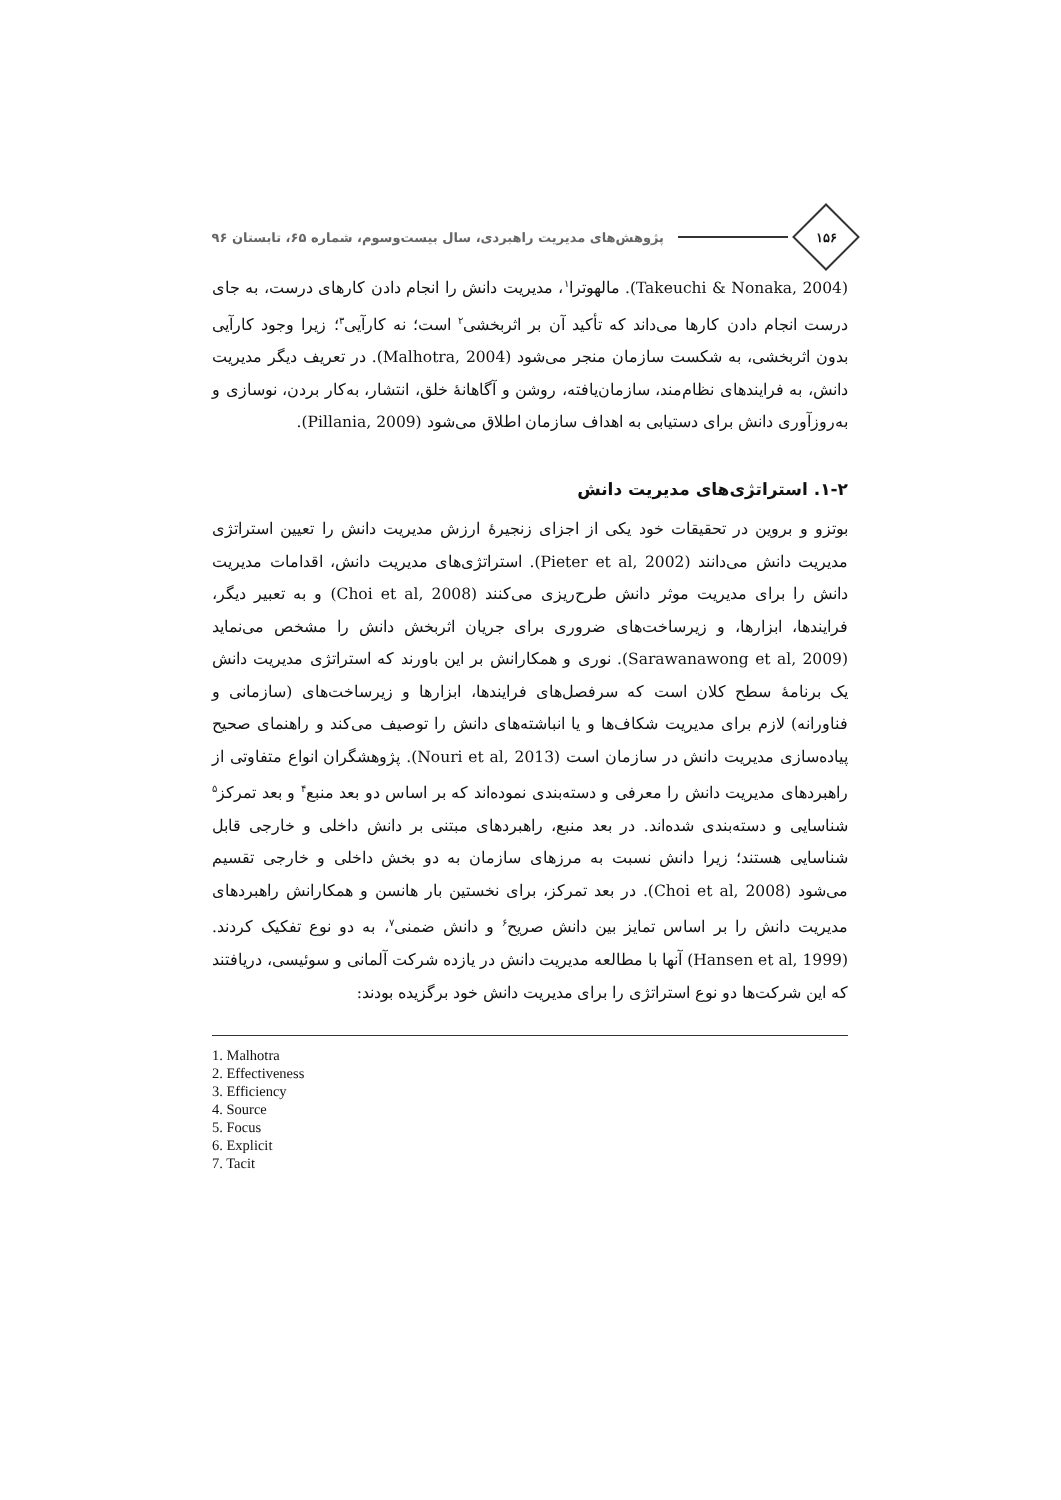۱۵۶
پژوهش‌های مدیریت راهبردی، سال بیست‌وسوم، شماره ۶۵، تابستان ۹۶
(Takeuchi & Nonaka, 2004). مالهوترا<sup>۱</sup>، مدیریت دانش را انجام دادن کارهای درست، به جای درست انجام دادن کارها می‌داند که تأکید آن بر اثربخشی<sup>۲</sup> است؛ نه کارآیی<sup>۳</sup>؛ زیرا وجود کارآیی بدون اثربخشی، به شکست سازمان منجر می‌شود (Malhotra, 2004). در تعریف دیگر مدیریت دانش، به فرایندهای نظام‌مند، سازمان‌یافته، روشن و آگاهانهٔ خلق، انتشار، به‌کار بردن، نوسازی و به‌روزآوری دانش برای دستیابی به اهداف سازمان اطلاق می‌شود (Pillania, 2009).
۱-۲. استراتژی‌های مدیریت دانش
بوتزو و بروین در تحقیقات خود یکی از اجزای زنجیرهٔ ارزش مدیریت دانش را تعیین استراتژی مدیریت دانش می‌دانند (Pieter et al, 2002). استراتژی‌های مدیریت دانش، اقدامات مدیریت دانش را برای مدیریت موثر دانش طرح‌ریزی می‌کنند (Choi et al, 2008) و به تعبیر دیگر، فرایندها، ابزارها، و زیرساخت‌های ضروری برای جریان اثربخش دانش را مشخص می‌نماید (Sarawanawong et al, 2009). نوری و همکارانش بر این باورند که استراتژی مدیریت دانش یک برنامهٔ سطح کلان است که سرفصل‌های فرایندها، ابزارها و زیرساخت‌های (سازمانی و فناورانه) لازم برای مدیریت شکاف‌ها و یا انباشته‌های دانش را توصیف می‌کند و راهنمای صحیح پیاده‌سازی مدیریت دانش در سازمان است (Nouri et al, 2013). پژوهشگران انواع متفاوتی از راهبردهای مدیریت دانش را معرفی و دسته‌بندی نموده‌اند که بر اساس دو بعد منبع<sup>۴</sup> و بعد تمرکز<sup>۵</sup> شناسایی و دسته‌بندی شده‌اند. در بعد منبع، راهبردهای مبتنی بر دانش داخلی و خارجی قابل شناسایی هستند؛ زیرا دانش نسبت به مرزهای سازمان به دو بخش داخلی و خارجی تقسیم می‌شود (Choi et al, 2008). در بعد تمرکز، برای نخستین بار هانسن و همکارانش راهبردهای مدیریت دانش را بر اساس تمایز بین دانش صریح<sup>۶</sup> و دانش ضمنی<sup>۷</sup>، به دو نوع تفکیک کردند. (Hansen et al, 1999) آنها با مطالعه مدیریت دانش در یازده شرکت آلمانی و سوئیسی، دریافتند که این شرکت‌ها دو نوع استراتژی را برای مدیریت دانش خود برگزیده بودند:
1. Malhotra
2. Effectiveness
3. Efficiency
4. Source
5. Focus
6. Explicit
7. Tacit